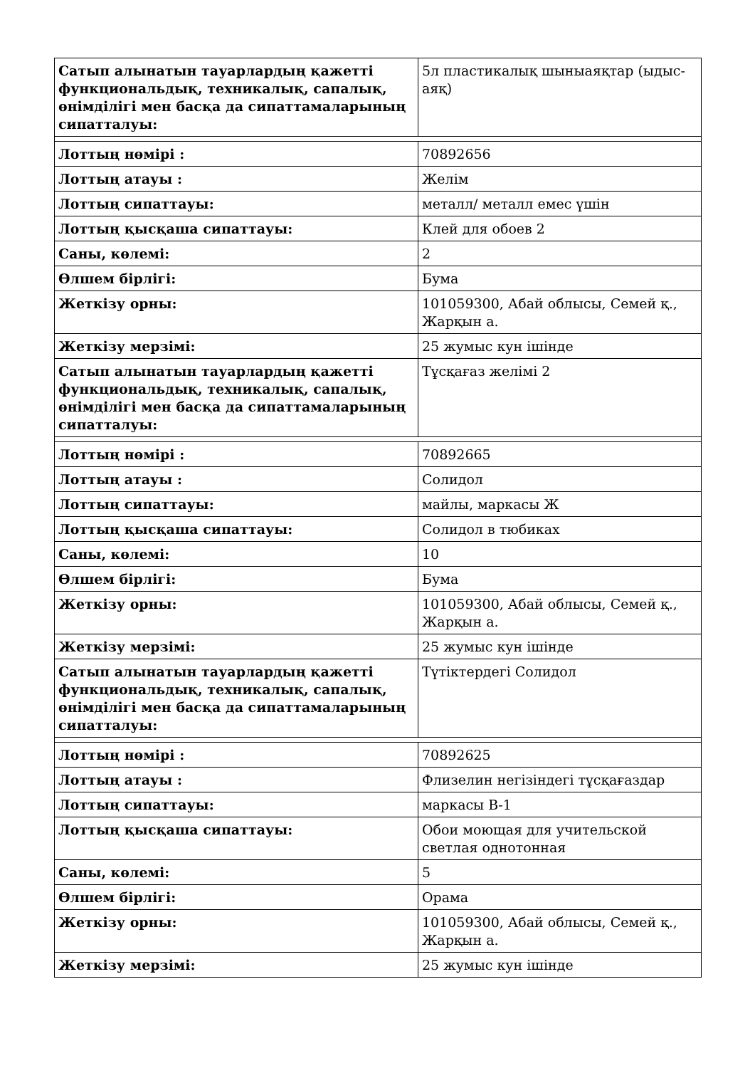| Сатып алынатын тауарлардың қажетті функциональдық, техникалық, сапалық, өнімділігі мен басқа да сипаттамаларының сипатталуы: | 5л пластикалық шыныаяқтар (ыдыс-аяқ) |
| Лоттың нөмірі : | 70892656 |
| Лоттың атауы : | Желім |
| Лоттың сипаттауы: | металл/ металл емес үшін |
| Лоттың қысқаша сипаттауы: | Клей для обоев 2 |
| Саны, көлемі: | 2 |
| Өлшем бірлігі: | Бума |
| Жеткізу орны: | 101059300, Абай облысы, Семей қ., Жарқын а. |
| Жеткізу мерзімі: | 25 жумыс кун ішінде |
| Сатып алынатын тауарлардың қажетті функциональдық, техникалық, сапалық, өнімділігі мен басқа да сипаттамаларының сипатталуы: | Тұсқағаз желімі 2 |
| Лоттың нөмірі : | 70892665 |
| Лоттың атауы : | Солидол |
| Лоттың сипаттауы: | майлы, маркасы Ж |
| Лоттың қысқаша сипаттауы: | Солидол в тюбиках |
| Саны, көлемі: | 10 |
| Өлшем бірлігі: | Бума |
| Жеткізу орны: | 101059300, Абай облысы, Семей қ., Жарқын а. |
| Жеткізу мерзімі: | 25 жумыс кун ішінде |
| Сатып алынатын тауарлардың қажетті функциональдық, техникалық, сапалық, өнімділігі мен басқа да сипаттамаларының сипатталуы: | Түтіктердегі Солидол |
| Лоттың нөмірі : | 70892625 |
| Лоттың атауы : | Флизелин негізіндегі тұсқағаздар |
| Лоттың сипаттауы: | маркасы В-1 |
| Лоттың қысқаша сипаттауы: | Обои моющая для учительской светлая однотонная |
| Саны, көлемі: | 5 |
| Өлшем бірлігі: | Орама |
| Жеткізу орны: | 101059300, Абай облысы, Семей қ., Жарқын а. |
| Жеткізу мерзімі: | 25 жумыс кун ішінде |